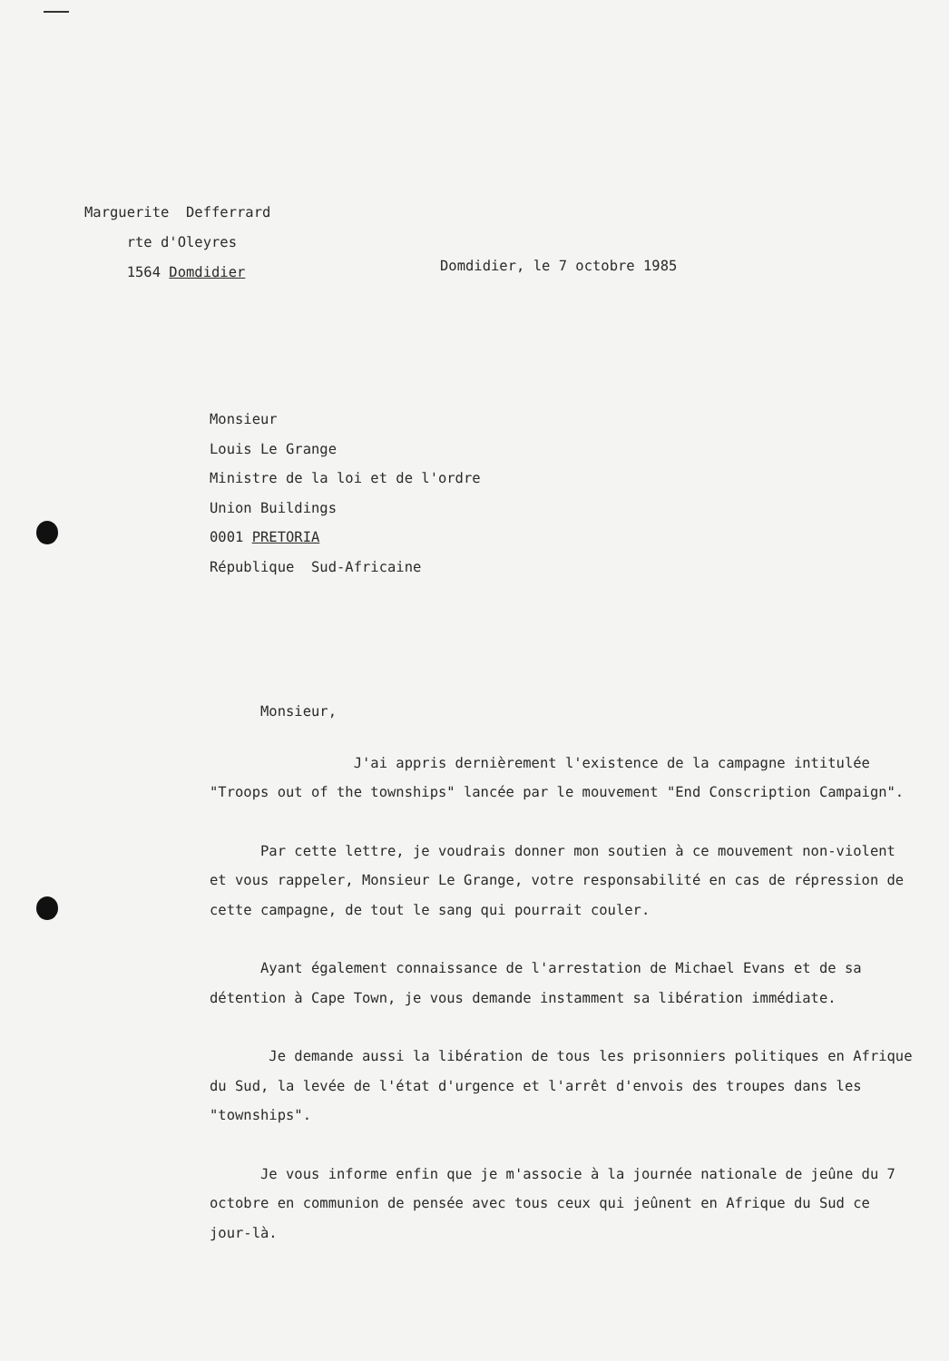Marguerite Defferrard
rte d'Oleyres
1564 Domdidier
Domdidier, le 7 octobre 1985
Monsieur
Louis Le Grange
Ministre de la loi et de l'ordre
Union Buildings
0001 PRETORIA
République Sud-Africaine
Monsieur,
J'ai appris dernièrement l'existence de la campagne intitulée "Troops out of the townships" lancée par le mouvement "End Conscription Campaign".
Par cette lettre, je voudrais donner mon soutien à ce mouvement non-violent et vous rappeler, Monsieur Le Grange, votre responsabilité en cas de répression de cette campagne, de tout le sang qui pourrait couler.
Ayant également connaissance de l'arrestation de Michael Evans et de sa détention à Cape Town, je vous demande instamment sa libération immédiate.
Je demande aussi la libération de tous les prisonniers politiques en Afrique du Sud, la levée de l'état d'urgence et l'arrêt d'envois des troupes dans les "townships".
Je vous informe enfin que je m'associe à la journée nationale de jeûne du 7 octobre en communion de pensée avec tous ceux qui jeûnent en Afrique du Sud ce jour-là.